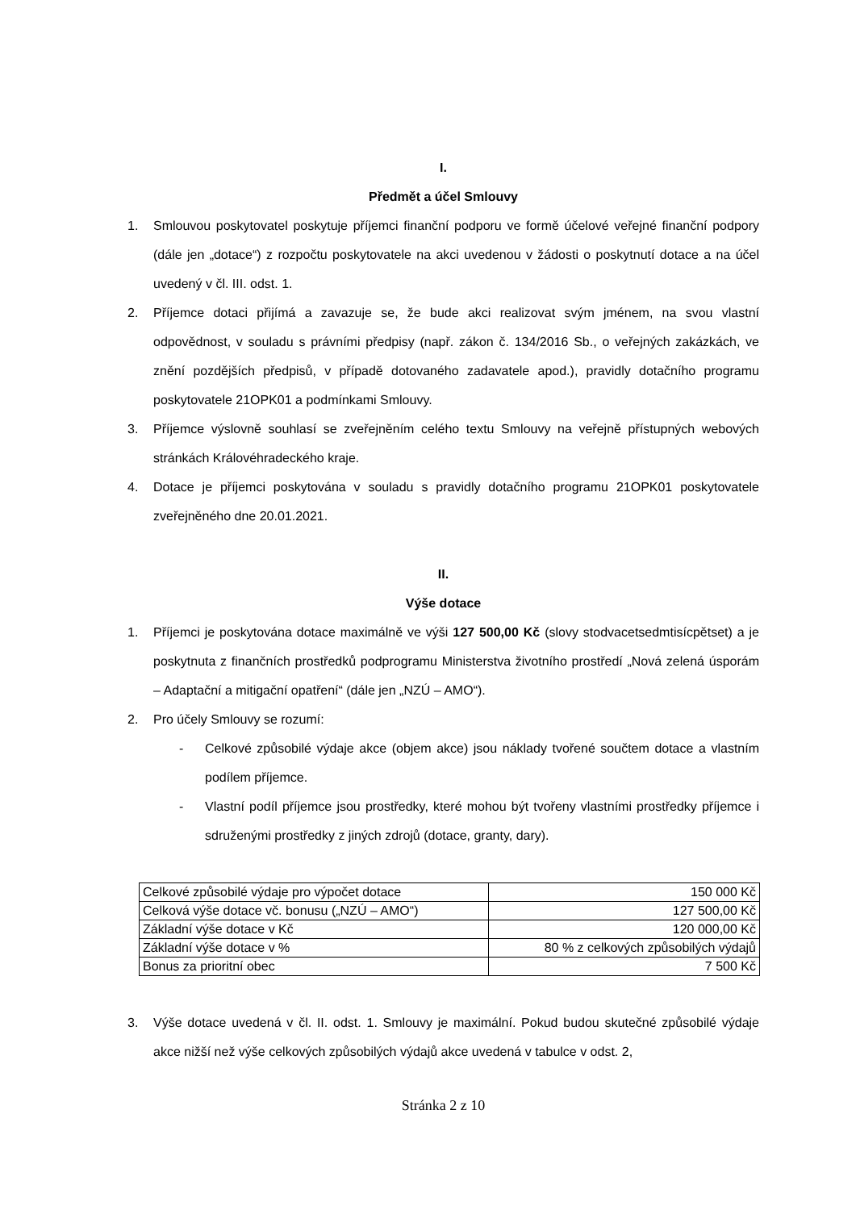I.
Předmět a účel Smlouvy
1. Smlouvou poskytovatel poskytuje příjemci finanční podporu ve formě účelové veřejné finanční podpory (dále jen „dotace“) z rozpočtu poskytovatele na akci uvedenou v žádosti o poskytnutí dotace a na účel uvedený v čl. III. odst. 1.
2. Příjemce dotaci přijímá a zavazuje se, že bude akci realizovat svým jménem, na svou vlastní odpovědnost, v souladu s právními předpisy (např. zákon č. 134/2016 Sb., o veřejných zakázkách, ve znění pozdějších předpisů, v případě dotovaného zadavatele apod.), pravidly dotačního programu poskytovatele 21OPK01 a podmínkami Smlouvy.
3. Příjemce výslovně souhlasí se zveřejněním celého textu Smlouvy na veřejně přístupných webových stránkách Královéhradeckého kraje.
4. Dotace je příjemci poskytována v souladu s pravidly dotačního programu 21OPK01 poskytovatele zveřejněného dne 20.01.2021.
II.
Výše dotace
1. Příjemci je poskytována dotace maximálně ve výši 127 500,00 Kč (slovy stodvacetsedmtisícpětset) a je poskytnuta z finančních prostředků podprogramu Ministerstva životního prostředí „Nová zelená úsporám – Adaptační a mitigační opatření“ (dále jen „NZÚ – AMO“).
2. Pro účely Smlouvy se rozumí:
- Celkové způsobilé výdaje akce (objem akce) jsou náklady tvořené součtem dotace a vlastním podílem příjemce.
- Vlastní podíl příjemce jsou prostředky, které mohou být tvořeny vlastními prostředky příjemce i sdruženými prostředky z jiných zdrojů (dotace, granty, dary).
| Celkové způsobilé výdaje pro výpočet dotace | 150 000 Kč |
| Celková výše dotace vč. bonusu („NZÚ – AMO“) | 127 500,00 Kč |
| Základní výše dotace v Kč | 120 000,00 Kč |
| Základní výše dotace v % | 80 % z celkových způsobilých výdajů |
| Bonus za prioritní obec | 7 500 Kč |
3. Výše dotace uvedená v čl. II. odst. 1. Smlouvy je maximální. Pokud budou skutečné způsobilé výdaje akce nižší než výše celkových způsobilých výdajů akce uvedená v tabulce v odst. 2,
Stránka 2 z 10